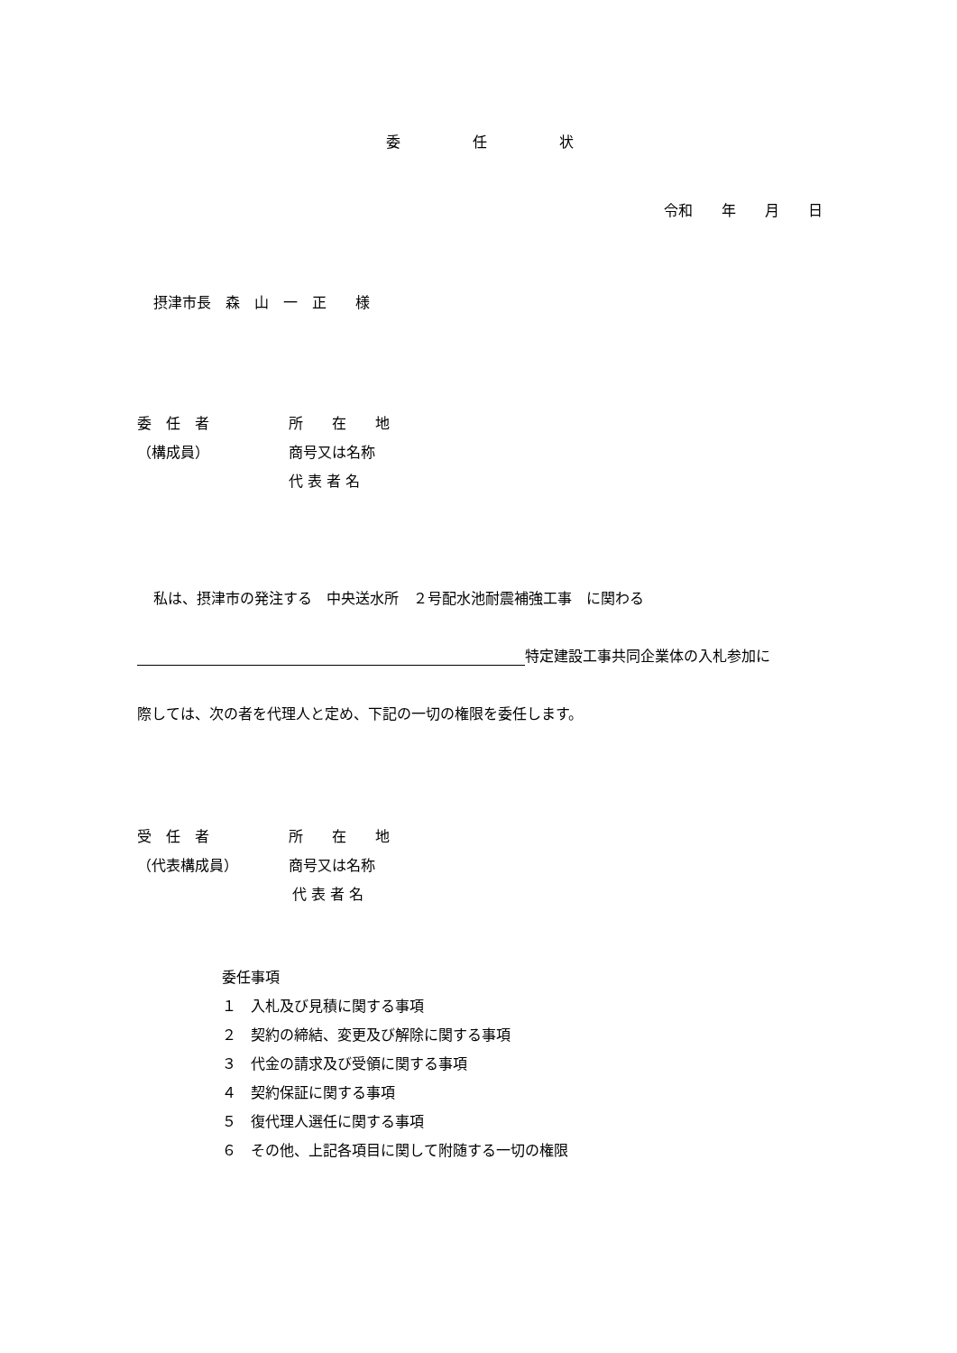委　　　　　任　　　　　状
令和　　年　　月　　日
摂津市長　森　山　一　正　　様
委　任　者 所　　在　　地
（構成員） 商号又は名称
代 表 者 名
私は、摂津市の発注する　中央送水所　２号配水池耐震補強工事　に関わる
特定建設工事共同企業体の入札参加に
際しては、次の者を代理人と定め、下記の一切の権限を委任します。
受　任　者 所　　在　　地
（代表構成員） 商号又は名称
代 表 者 名
委任事項
１　入札及び見積に関する事項
２　契約の締結、変更及び解除に関する事項
３　代金の請求及び受領に関する事項
４　契約保証に関する事項
５　復代理人選任に関する事項
６　その他、上記各項目に関して附随する一切の権限